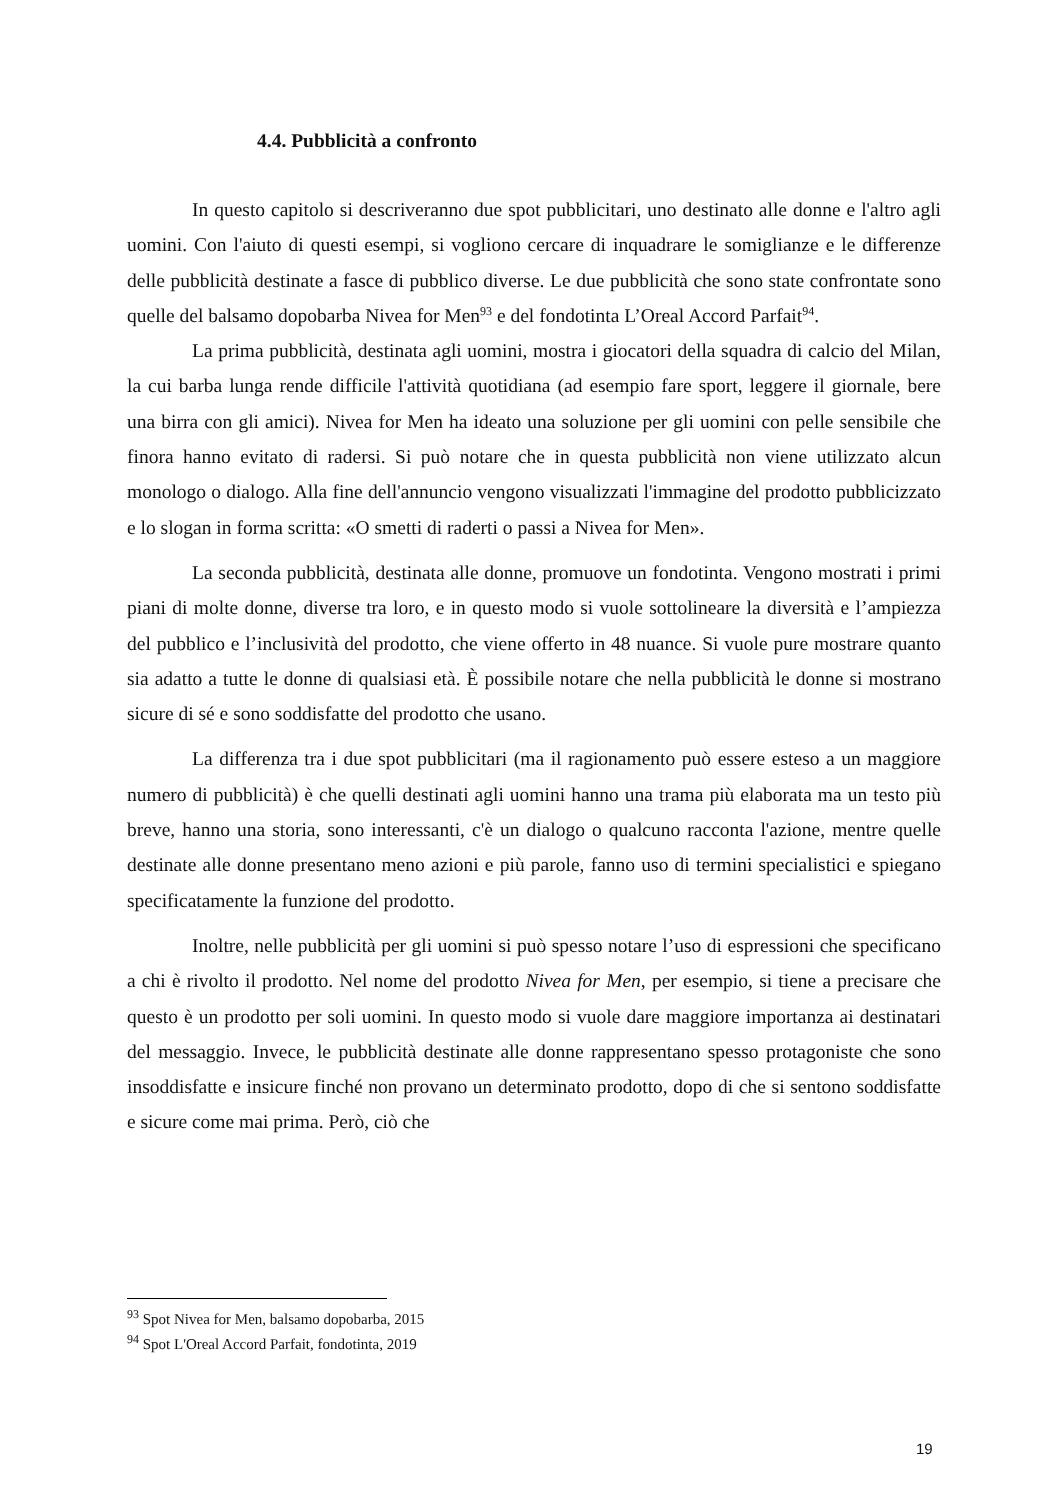4.4. Pubblicità a confronto
In questo capitolo si descriveranno due spot pubblicitari, uno destinato alle donne e l'altro agli uomini. Con l'aiuto di questi esempi, si vogliono cercare di inquadrare le somiglianze e le differenze delle pubblicità destinate a fasce di pubblico diverse. Le due pubblicità che sono state confrontate sono quelle del balsamo dopobarba Nivea for Men<sup>93</sup> e del fondotinta L’Oreal Accord Parfait<sup>94</sup>.
La prima pubblicità, destinata agli uomini, mostra i giocatori della squadra di calcio del Milan, la cui barba lunga rende difficile l'attività quotidiana (ad esempio fare sport, leggere il giornale, bere una birra con gli amici). Nivea for Men ha ideato una soluzione per gli uomini con pelle sensibile che finora hanno evitato di radersi. Si può notare che in questa pubblicità non viene utilizzato alcun monologo o dialogo. Alla fine dell'annuncio vengono visualizzati l'immagine del prodotto pubblicizzato e lo slogan in forma scritta: «O smetti di raderti o passi a Nivea for Men».
La seconda pubblicità, destinata alle donne, promuove un fondotinta. Vengono mostrati i primi piani di molte donne, diverse tra loro, e in questo modo si vuole sottolineare la diversità e l’ampiezza del pubblico e l’inclusività del prodotto, che viene offerto in 48 nuance. Si vuole pure mostrare quanto sia adatto a tutte le donne di qualsiasi età. È possibile notare che nella pubblicità le donne si mostrano sicure di sé e sono soddisfatte del prodotto che usano.
La differenza tra i due spot pubblicitari (ma il ragionamento può essere esteso a un maggiore numero di pubblicità) è che quelli destinati agli uomini hanno una trama più elaborata ma un testo più breve, hanno una storia, sono interessanti, c'è un dialogo o qualcuno racconta l'azione, mentre quelle destinate alle donne presentano meno azioni e più parole, fanno uso di termini specialistici e spiegano specificatamente la funzione del prodotto.
Inoltre, nelle pubblicità per gli uomini si può spesso notare l’uso di espressioni che specificano a chi è rivolto il prodotto. Nel nome del prodotto Nivea for Men, per esempio, si tiene a precisare che questo è un prodotto per soli uomini. In questo modo si vuole dare maggiore importanza ai destinatari del messaggio. Invece, le pubblicità destinate alle donne rappresentano spesso protagoniste che sono insoddisfatte e insicure finché non provano un determinato prodotto, dopo di che si sentono soddisfatte e sicure come mai prima. Però, ciò che
<sup>93</sup> Spot Nivea for Men, balsamo dopobarba, 2015
<sup>94</sup> Spot L'Oreal Accord Parfait, fondotinta, 2019
19